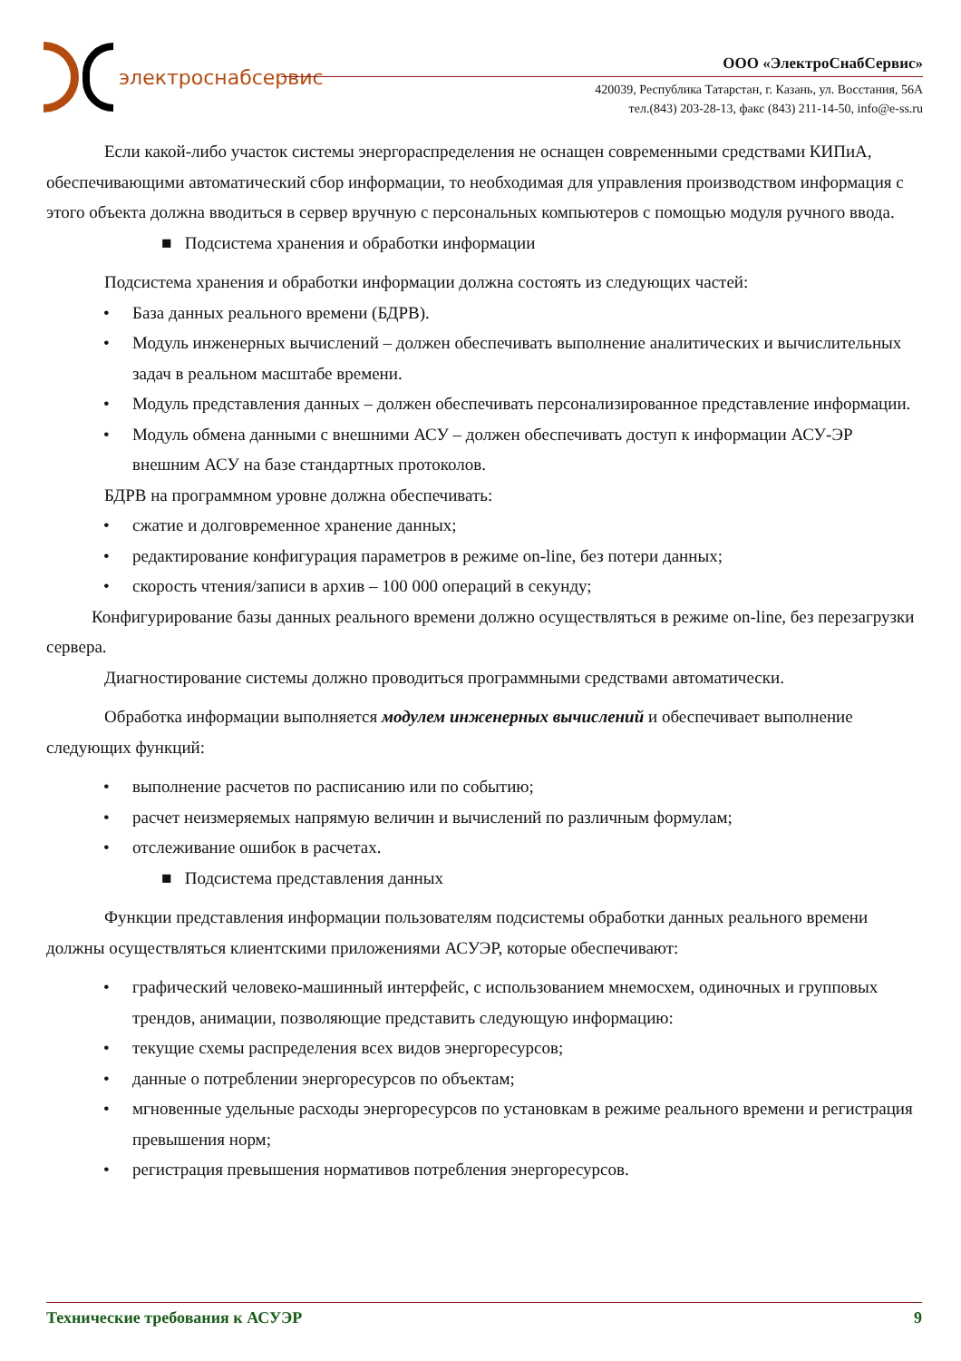электроснабсервис
ООО «ЭлектроСнабСервис»
420039, Республика Татарстан, г. Казань, ул. Восстания, 56А
тел.(843) 203-28-13, факс (843) 211-14-50, info@e-ss.ru
Если какой-либо участок системы энергораспределения не оснащен современными средствами КИПиА, обеспечивающими автоматический сбор информации, то необходимая для управления производством информация с этого объекта должна вводиться в сервер вручную с персональных компьютеров с помощью модуля ручного ввода.
■ Подсистема хранения и обработки информации
Подсистема хранения и обработки информации должна состоять из следующих частей:
База данных реального времени (БДРВ).
Модуль инженерных вычислений – должен обеспечивать выполнение аналитических и вычислительных задач в реальном масштабе времени.
Модуль представления данных – должен обеспечивать персонализированное представление информации.
Модуль обмена данными с внешними АСУ – должен обеспечивать доступ к информации АСУ-ЭР внешним АСУ на базе стандартных протоколов.
БДРВ на программном уровне должна обеспечивать:
сжатие и долговременное хранение данных;
редактирование конфигурация параметров в режиме on-line, без потери данных;
скорость чтения/записи в архив – 100 000 операций в секунду;
Конфигурирование базы данных реального времени должно осуществляться в режиме on-line, без перезагрузки сервера.
Диагностирование системы должно проводиться программными средствами автоматически.
Обработка информации выполняется модулем инженерных вычислений и обеспечивает выполнение следующих функций:
выполнение расчетов по расписанию или по событию;
расчет неизмеряемых напрямую величин и вычислений по различным формулам;
отслеживание ошибок в расчетах.
■ Подсистема представления данных
Функции представления информации пользователям подсистемы обработки данных реального времени должны осуществляться клиентскими приложениями АСУЭР, которые обеспечивают:
графический человеко-машинный интерфейс, с использованием мнемосхем, одиночных и групповых трендов, анимации, позволяющие представить следующую информацию:
текущие схемы распределения всех видов энергоресурсов;
данные о потреблении энергоресурсов по объектам;
мгновенные удельные расходы энергоресурсов по установкам в режиме реального времени и регистрация превышения норм;
регистрация превышения нормативов потребления энергоресурсов.
Технические требования к АСУЭР 9